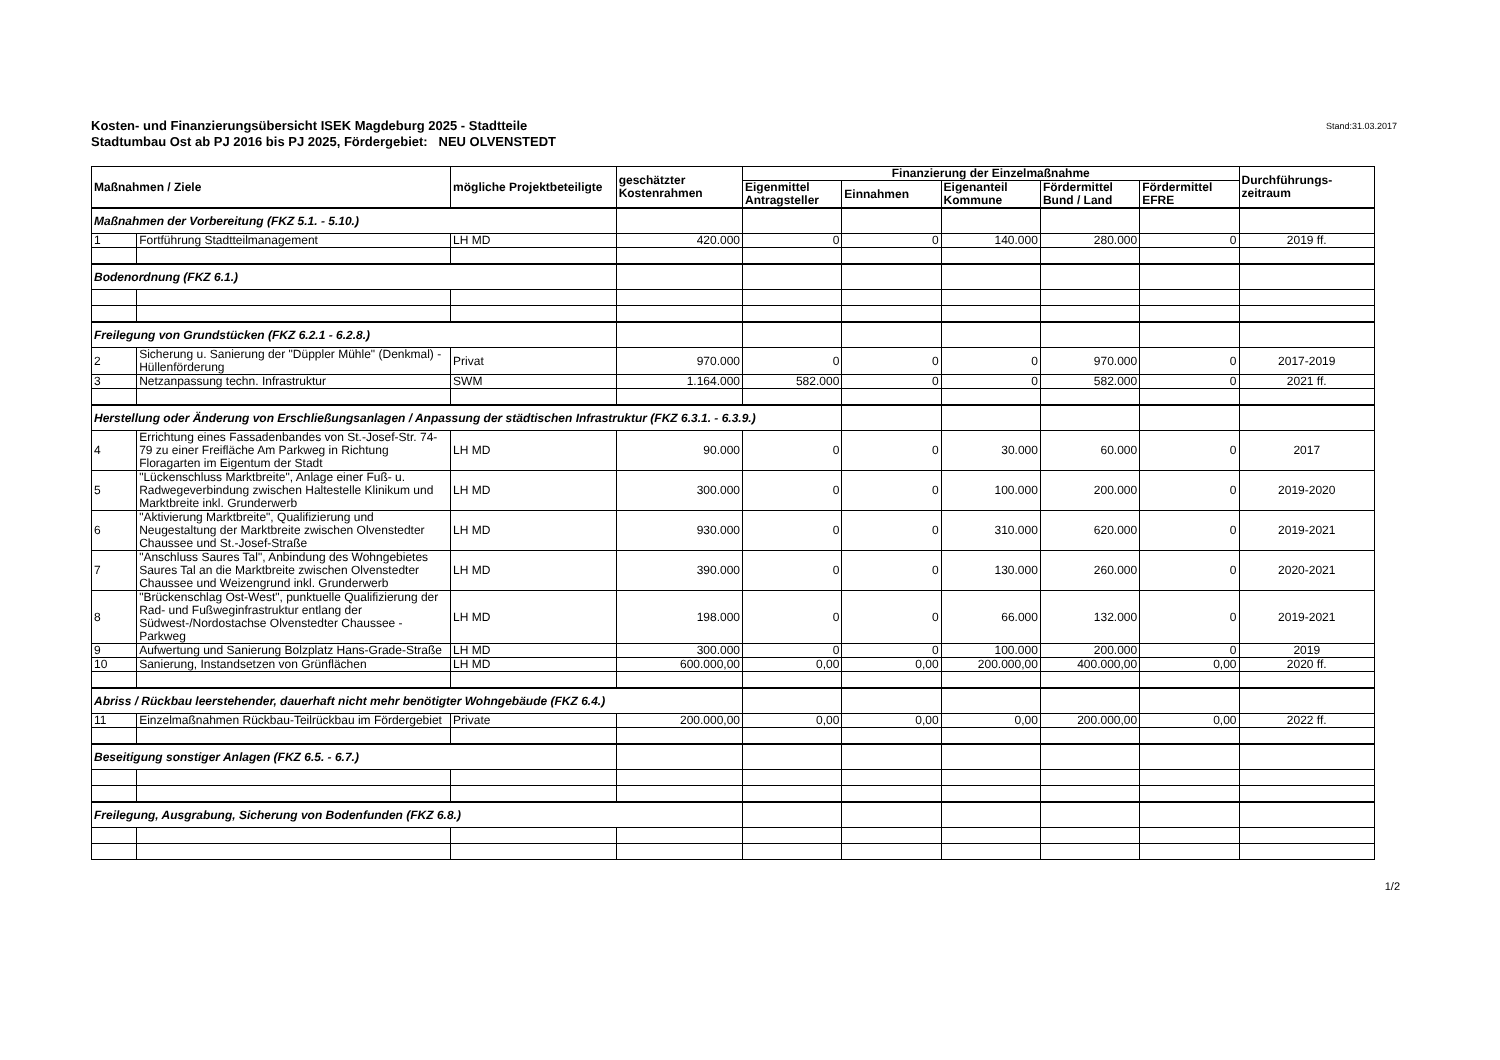Kosten- und Finanzierungsübersicht ISEK Magdeburg 2025 - Stadtteile
Stadtumbau Ost ab PJ 2016 bis PJ 2025, Fördergebiet: NEU OLVENSTEDT
Stand:31.03.2017
| Maßnahmen / Ziele | | mögliche Projektbeteiligte | geschätzter Kostenrahmen | Finanzierung der Einzelmaßnahme | | | | | Durchführungs-zeitraum |
| --- | --- | --- | --- | --- | --- | --- | --- | --- | --- |
| | | | | Eigenmittel Antragsteller | Einnahmen | Eigenanteil Kommune | Fördermittel Bund / Land | Fördermittel EFRE | |
| Maßnahmen der Vorbereitung (FKZ 5.1. - 5.10.) | | | | | | | | | |
| 1 | Fortführung Stadtteilmanagement | LH MD | 420.000 | 0 | 0 | 140.000 | 280.000 | 0 | 2019 ff. |
| Bodenordnung (FKZ 6.1.) | | | | | | | | | |
| Freilegung von Grundstücken (FKZ 6.2.1 - 6.2.8.) | | | | | | | | | |
| 2 | Sicherung u. Sanierung der "Düppler Mühle" (Denkmal) - Hüllenförderung | Privat | 970.000 | 0 | 0 | 0 | 970.000 | 0 | 2017-2019 |
| 3 | Netzanpassung techn. Infrastruktur | SWM | 1.164.000 | 582.000 | 0 | 0 | 582.000 | 0 | 2021 ff. |
| Herstellung oder Änderung von Erschließungsanlagen / Anpassung der städtischen Infrastruktur (FKZ 6.3.1. - 6.3.9.) | | | | | | | | | |
| 4 | Errichtung eines Fassadenbandes von St.-Josef-Str. 74-79 zu einer Freifläche Am Parkweg in Richtung Floragarten im Eigentum der Stadt | LH MD | 90.000 | 0 | 0 | 30.000 | 60.000 | 0 | 2017 |
| 5 | "Lückenschluss Marktbreite", Anlage einer Fuß- u. Radwegeverbindung zwischen Haltestelle Klinikum und Marktbreite inkl. Grunderwerb | LH MD | 300.000 | 0 | 0 | 100.000 | 200.000 | 0 | 2019-2020 |
| 6 | "Aktivierung Marktbreite", Qualifizierung und Neugestaltung der Marktbreite zwischen Olvenstedter Chaussee und St.-Josef-Straße | LH MD | 930.000 | 0 | 0 | 310.000 | 620.000 | 0 | 2019-2021 |
| 7 | "Anschluss Saures Tal", Anbindung des Wohngebietes Saures Tal an die Marktbreite zwischen Olvenstedter Chaussee und Weizengrund inkl. Grunderwerb | LH MD | 390.000 | 0 | 0 | 130.000 | 260.000 | 0 | 2020-2021 |
| 8 | "Brückenschlag Ost-West", punktuelle Qualifizierung der Rad- und Fußweginfrastruktur entlang der Südwest-/Nordostachse Olvenstedter Chaussee - Parkweg | LH MD | 198.000 | 0 | 0 | 66.000 | 132.000 | 0 | 2019-2021 |
| 9 | Aufwertung und Sanierung Bolzplatz Hans-Grade-Straße | LH MD | 300.000 | 0 | 0 | 100.000 | 200.000 | 0 | 2019 |
| 10 | Sanierung, Instandsetzen von Grünflächen | LH MD | 600.000,00 | 0,00 | 0,00 | 200.000,00 | 400.000,00 | 0,00 | 2020 ff. |
| Abriss / Rückbau leerstehender, dauerhaft nicht mehr benötigter Wohngebäude (FKZ 6.4.) | | | | | | | | | |
| 11 | Einzelmaßnahmen Rückbau-Teilrückbau im Fördergebiet | Private | 200.000,00 | 0,00 | 0,00 | 0,00 | 200.000,00 | 0,00 | 2022 ff. |
| Beseitigung sonstiger Anlagen (FKZ 6.5. - 6.7.) | | | | | | | | | |
| Freilegung, Ausgrabung, Sicherung von Bodenfunden (FKZ 6.8.) | | | | | | | | | |
1/2